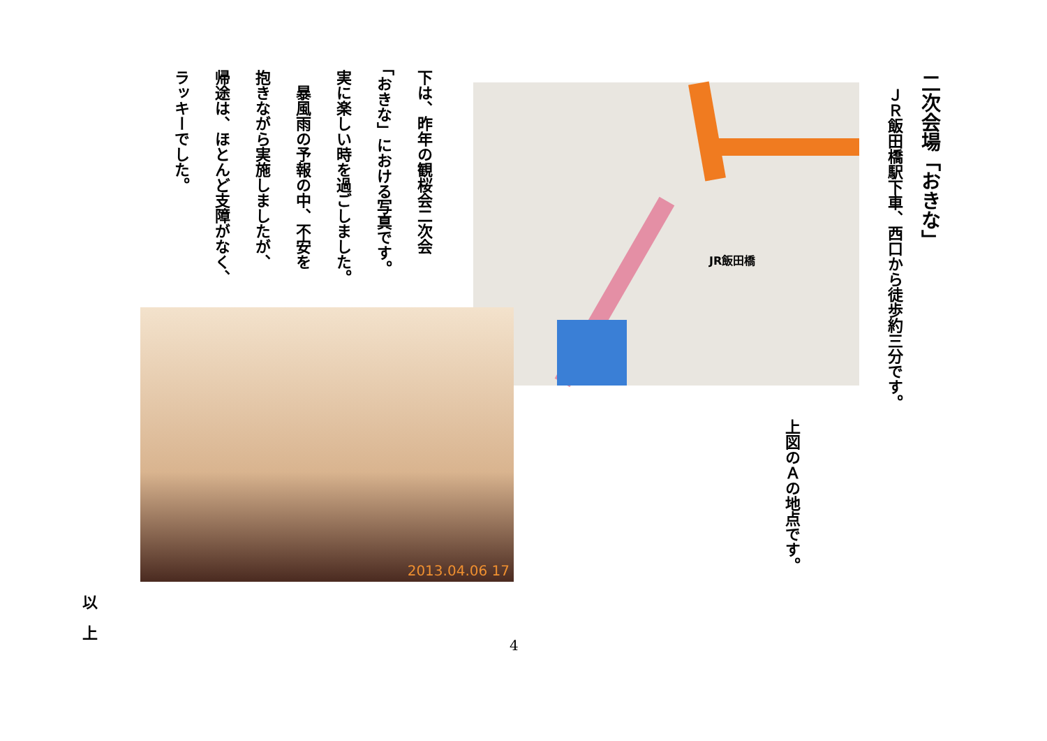二次会場「おきな」
ＪＲ飯田橋駅下車、西口から徒歩約三分です。
JR飯田橋
上図のＡの地点です。
下は、昨年の観桜会二次会
「おきな」における写真です。
実に楽しい時を過ごしました。
　暴風雨の予報の中、不安を
抱きながら実施しましたが、
帰途は、ほとんど支障がなく、
ラッキーでした。
2013.04.06 17
以
上
4